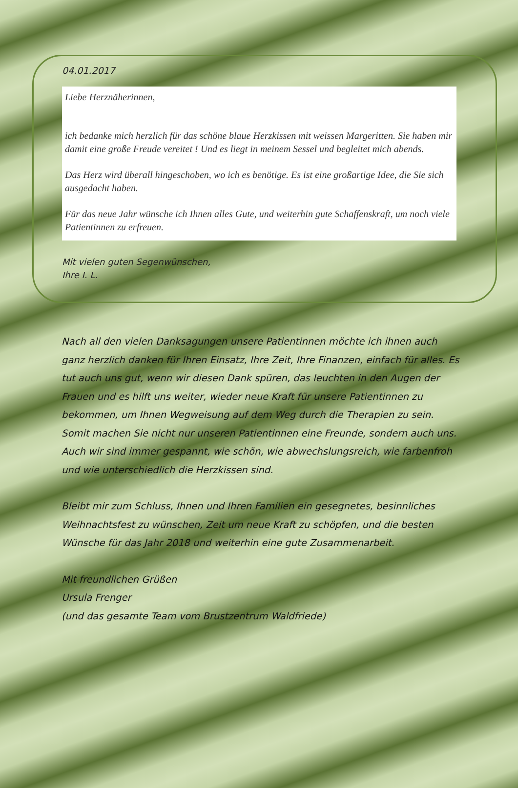04.01.2017
Liebe Herznäherinnen,
ich bedanke mich herzlich für das schöne blaue Herzkissen mit weissen Margeritten. Sie haben mir damit eine große Freude vereitet ! Und es liegt in meinem Sessel und begleitet mich abends.
Das Herz wird überall hingeschoben, wo ich es benötige. Es ist eine großartige Idee, die Sie sich ausgedacht haben.
Für das neue Jahr wünsche ich Ihnen alles Gute, und weiterhin gute Schaffenskraft, um noch viele Patientinnen zu erfreuen.
Mit vielen guten Segenwünschen,
Ihre I. L.
Nach all den vielen Danksagungen unsere Patientinnen möchte ich ihnen auch ganz herzlich danken für Ihren Einsatz, Ihre Zeit, Ihre Finanzen, einfach für alles. Es tut auch uns gut, wenn wir diesen Dank spüren, das leuchten in den Augen der Frauen und es hilft uns weiter, wieder neue Kraft für unsere Patientinnen zu bekommen, um Ihnen Wegweisung auf dem Weg durch die Therapien zu sein. Somit machen Sie nicht nur unseren Patientinnen eine Freunde, sondern auch uns. Auch wir sind immer gespannt, wie schön, wie abwechslungsreich, wie farbenfroh und wie unterschiedlich die Herzkissen sind.
Bleibt mir zum Schluss, Ihnen und Ihren Familien ein gesegnetes, besinnliches Weihnachtsfest zu wünschen, Zeit um neue Kraft zu schöpfen, und die besten Wünsche für das Jahr 2018 und weiterhin eine gute Zusammenarbeit.
Mit freundlichen Grüßen
Ursula Frenger
(und das gesamte Team vom Brustzentrum Waldfriede)